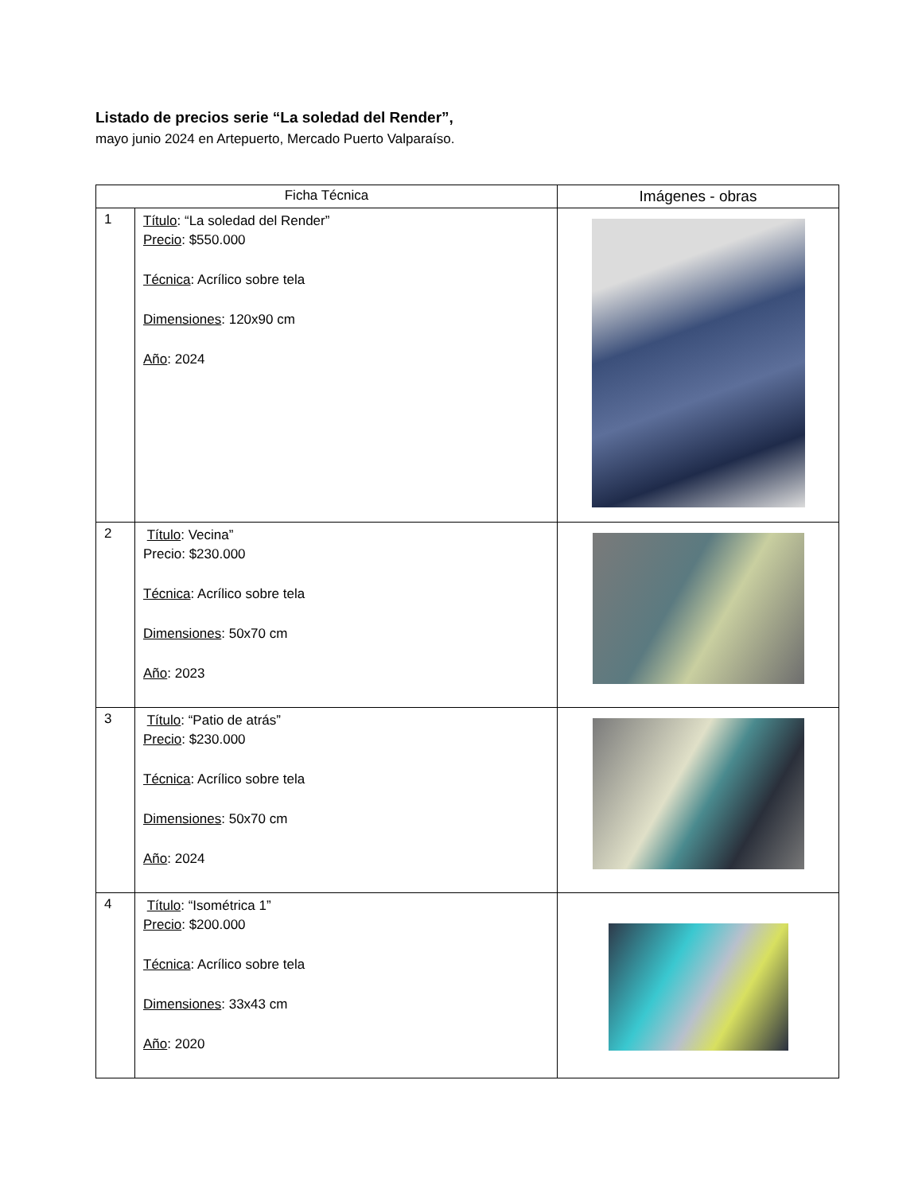Listado de precios serie “La soledad del Render”,
mayo junio 2024 en Artepuerto, Mercado Puerto Valparaíso.
| Ficha Técnica | | Imágenes - obras |
| --- | --- | --- |
| 1 | Título : “La soledad del Render” Precio : $550.000 Técnica : Acrílico sobre tela Dimensiones : 120x90 cm Año : 2024 | |
| 2 | Título : Vecina” Precio: $230.000 Técnica : Acrílico sobre tela Dimensiones : 50x70 cm Año : 2023 | |
| 3 | Título : “Patio de atrás” Precio : $230.000 Técnica : Acrílico sobre tela Dimensiones : 50x70 cm Año : 2024 | |
| 4 | Título : “Isométrica 1” Precio : $200.000 Técnica : Acrílico sobre tela Dimensiones : 33x43 cm Año : 2020 | |